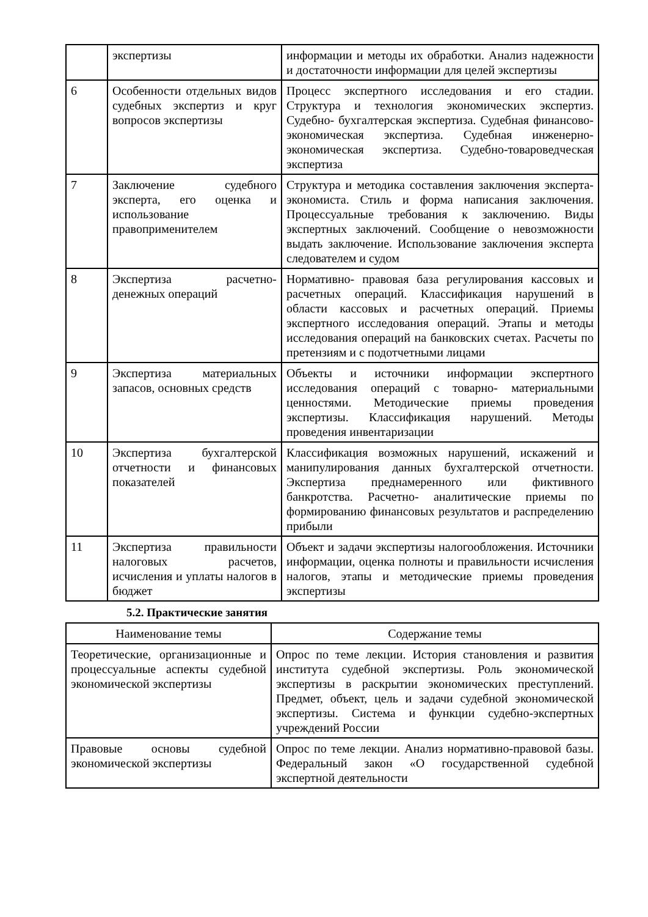| | экспертизы | информации и методы их обработки. Анализ надежности и достаточности информации для целей экспертизы |
| 6 | Особенности отдельных видов судебных экспертиз и круг вопросов экспертизы | Процесс экспертного исследования и его стадии. Структура и технология экономических экспертиз. Судебно- бухгалтерская экспертиза. Судебная финансово- экономическая экспертиза. Судебная инженерно- экономическая экспертиза. Судебно-товароведческая экспертиза |
| 7 | Заключение судебного эксперта, его оценка и использование правоприменителем | Структура и методика составления заключения эксперта- экономиста. Стиль и форма написания заключения. Процессуальные требования к заключению. Виды экспертных заключений. Сообщение о невозможности выдать заключение. Использование заключения эксперта следователем и судом |
| 8 | Экспертиза расчетно-денежных операций | Нормативно- правовая база регулирования кассовых и расчетных операций. Классификация нарушений в области кассовых и расчетных операций. Приемы экспертного исследования операций. Этапы и методы исследования операций на банковских счетах. Расчеты по претензиям и с подотчетными лицами |
| 9 | Экспертиза материальных запасов, основных средств | Объекты и источники информации экспертного исследования операций с товарно- материальными ценностями. Методические приемы проведения экспертизы. Классификация нарушений. Методы проведения инвентаризации |
| 10 | Экспертиза бухгалтерской отчетности и финансовых показателей | Классификация возможных нарушений, искажений и манипулирования данных бухгалтерской отчетности. Экспертиза преднамеренного или фиктивного банкротства. Расчетно- аналитические приемы по формированию финансовых результатов и распределению прибыли |
| 11 | Экспертиза правильности налоговых расчетов, исчисления и уплаты налогов в бюджет | Объект и задачи экспертизы налогообложения. Источники информации, оценка полноты и правильности исчисления налогов, этапы и методические приемы проведения экспертизы |
5.2. Практические занятия
| Наименование темы | Содержание темы |
| --- | --- |
| Теоретические, организационные и процессуальные аспекты судебной экономической экспертизы | Опрос по теме лекции. История становления и развития института судебной экспертизы. Роль экономической экспертизы в раскрытии экономических преступлений. Предмет, объект, цель и задачи судебной экономической экспертизы. Система и функции судебно-экспертных учреждений России |
| Правовые основы судебной экономической экспертизы | Опрос по теме лекции. Анализ нормативно-правовой базы. Федеральный закон «О государственной судебной экспертной деятельности |